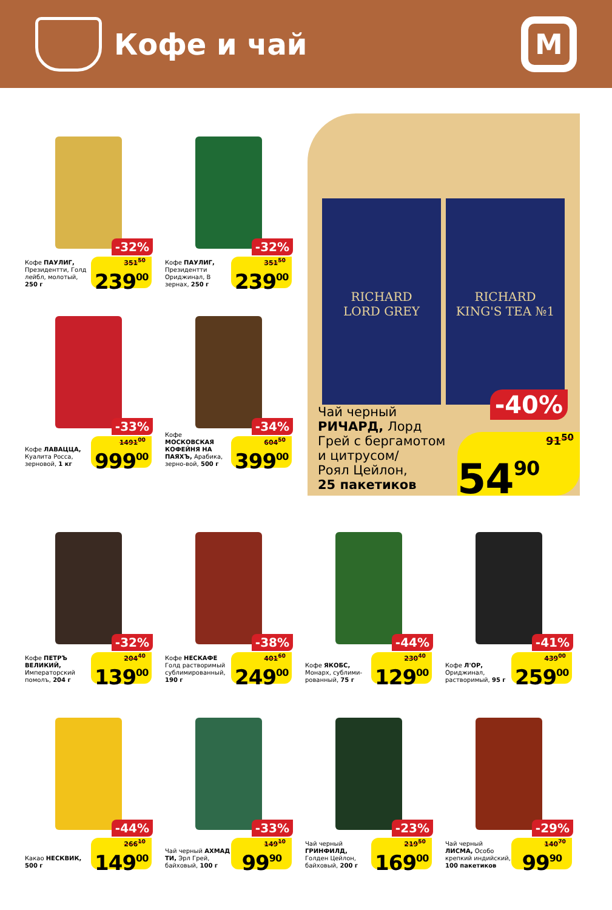Кофе и чай
М
-32%
Кофе ПАУЛИГ, Президентти, Голд лейбл, молотый, 250 г
351<sup>50</sup>
239<sup>00</sup>
-32%
Кофе ПАУЛИГ, Президентти Ориджинал, В зернах, 250 г
351<sup>50</sup>
239<sup>00</sup>
RICHARD
LORD GREY
RICHARD
KING'S TEA №1
-40%
Чай черный
РИЧАРД, Лорд
Грей с бергамотом
и цитрусом/
Роял Цейлон,
25 пакетиков
91<sup>50</sup>
54<sup>90</sup>
-33%
Кофе ЛАВАЦЦА, Куалита Росса, зерновой, 1 кг
1491<sup>00</sup>
999<sup>00</sup>
-34%
Кофе МОСКОВСКАЯ КОФЕЙНЯ НА ПАЯХЪ, Арабика, зерно-вой, 500 г
604<sup>50</sup>
399<sup>00</sup>
-32%
Кофе ПЕТРЪ ВЕЛИКИЙ, Императорский помолъ, 204 г
204<sup>40</sup>
139<sup>00</sup>
-38%
Кофе НЕСКАФЕ Голд растворимый сублимированный, 190 г
401<sup>60</sup>
249<sup>00</sup>
-44%
Кофе ЯКОБС, Монарх, сублими-рованный, 75 г
230<sup>40</sup>
129<sup>00</sup>
-41%
Кофе Л'ОР, Ориджинал, растворимый, 95 г
439<sup>00</sup>
259<sup>00</sup>
-44%
Какао НЕСКВИК, 500 г
266<sup>10</sup>
149<sup>00</sup>
-33%
Чай черный АХМАД ТИ, Эрл Грей, байховый, 100 г
149<sup>10</sup>
99<sup>90</sup>
-23%
Чай черный ГРИНФИЛД, Голден Цейлон, байховый, 200 г
219<sup>50</sup>
169<sup>00</sup>
-29%
Чай черный ЛИСМА, Особо крепкий индийский, 100 пакетиков
140<sup>70</sup>
99<sup>90</sup>